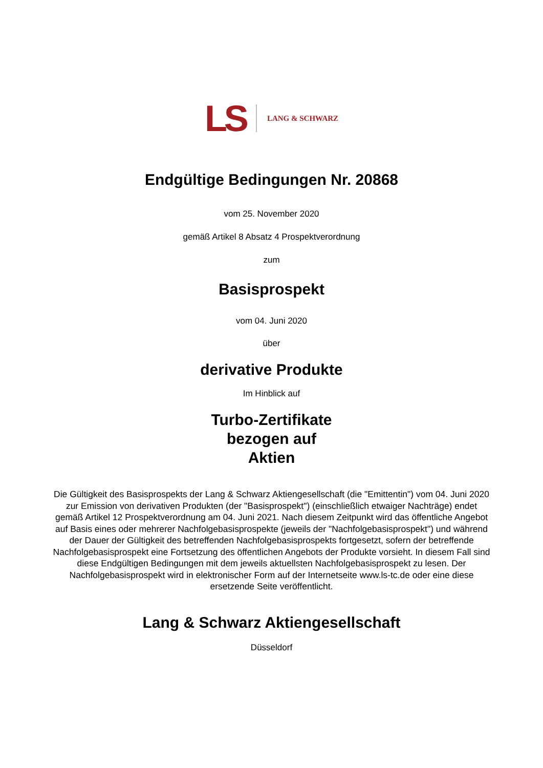LS LANG & SCHWARZ
Endgültige Bedingungen Nr. 20868
vom 25. November 2020
gemäß Artikel 8 Absatz 4 Prospektverordnung
zum
Basisprospekt
vom 04. Juni 2020
über
derivative Produkte
Im Hinblick auf
Turbo-Zertifikate
bezogen auf
Aktien
Die Gültigkeit des Basisprospekts der Lang & Schwarz Aktiengesellschaft (die "Emittentin") vom 04. Juni 2020 zur Emission von derivativen Produkten (der "Basisprospekt") (einschließlich etwaiger Nachträge) endet gemäß Artikel 12 Prospektverordnung am 04. Juni 2021. Nach diesem Zeitpunkt wird das öffentliche Angebot auf Basis eines oder mehrerer Nachfolgebasisprospekte (jeweils der "Nachfolgebasisprospekt") und während der Dauer der Gültigkeit des betreffenden Nachfolgebasisprospekts fortgesetzt, sofern der betreffende Nachfolgebasisprospekt eine Fortsetzung des öffentlichen Angebots der Produkte vorsieht. In diesem Fall sind diese Endgültigen Bedingungen mit dem jeweils aktuellsten Nachfolgebasisprospekt zu lesen. Der Nachfolgebasisprospekt wird in elektronischer Form auf der Internetseite www.ls-tc.de oder eine diese ersetzende Seite veröffentlicht.
Lang & Schwarz Aktiengesellschaft
Düsseldorf